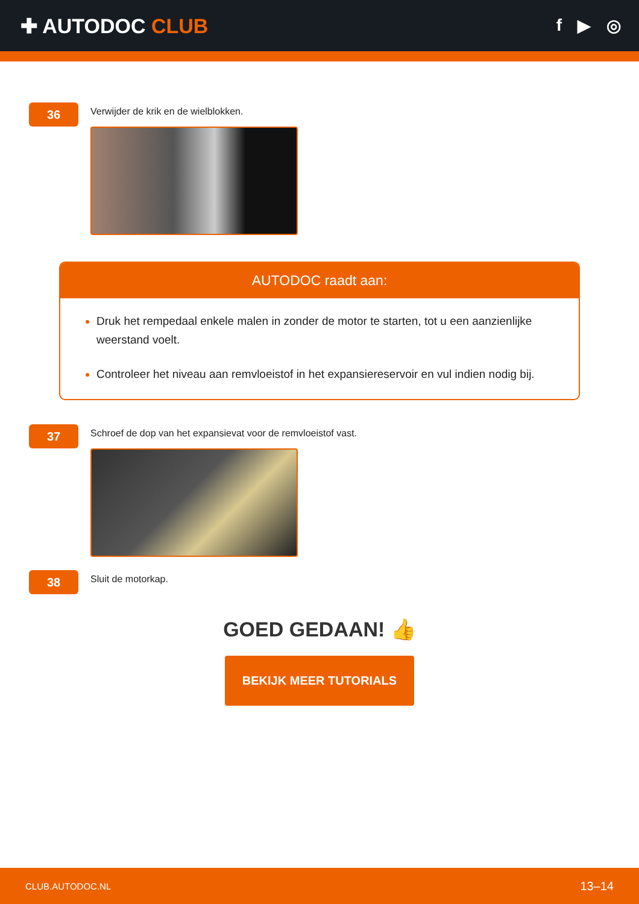✚ AUTODOC CLUB
f ▶ ◎
36
Verwijder de krik en de wielblokken.
AUTODOC raadt aan:
Druk het rempedaal enkele malen in zonder de motor te starten, tot u een aanzienlijke weerstand voelt.
Controleer het niveau aan remvloeistof in het expansiereservoir en vul indien nodig bij.
37
Schroef de dop van het expansievat voor de remvloeistof vast.
38
Sluit de motorkap.
GOED GEDAAN! 👍
BEKIJK MEER TUTORIALS
CLUB.AUTODOC.NL 13–14